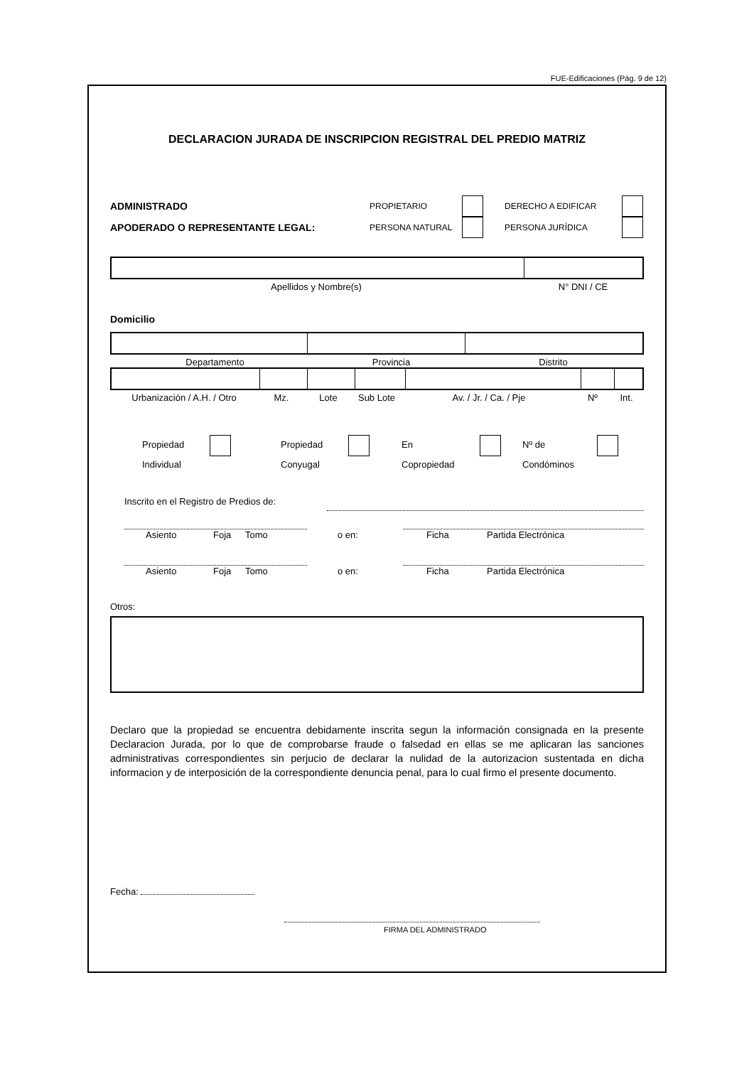FUE-Edificaciones (Pág. 9 de 12)
DECLARACION JURADA DE INSCRIPCION REGISTRAL DEL PREDIO MATRIZ
ADMINISTRADO PROPIETARIO DERECHO A EDIFICAR
APODERADO O REPRESENTANTE LEGAL: PERSONA NATURAL PERSONA JURÍDICA
Apellidos y Nombre(s) N° DNI / CE
Domicilio
Departamento Provincia Distrito
Urbanización / A.H. / Otro Mz. Lote Sub Lote Av. / Jr. / Ca. / Pje Nº Int.
Propiedad
Individual Propiedad
Conyugal En
Copropiedad Nº de
Condóminos
Inscrito en el Registro de Predios de:
Asiento Foja Tomo o en: Ficha Partida Electrónica
Asiento Foja Tomo o en: Ficha Partida Electrónica
Otros:
Declaro que la propiedad se encuentra debidamente inscrita segun la información consignada en la presente Declaracion Jurada, por lo que de comprobarse fraude o falsedad en ellas se me aplicaran las sanciones administrativas correspondientes sin perjucio de declarar la nulidad de la autorizacion sustentada en dicha informacion y de interposición de la correspondiente denuncia penal, para lo cual firmo el presente documento.
Fecha:
FIRMA DEL ADMINISTRADO